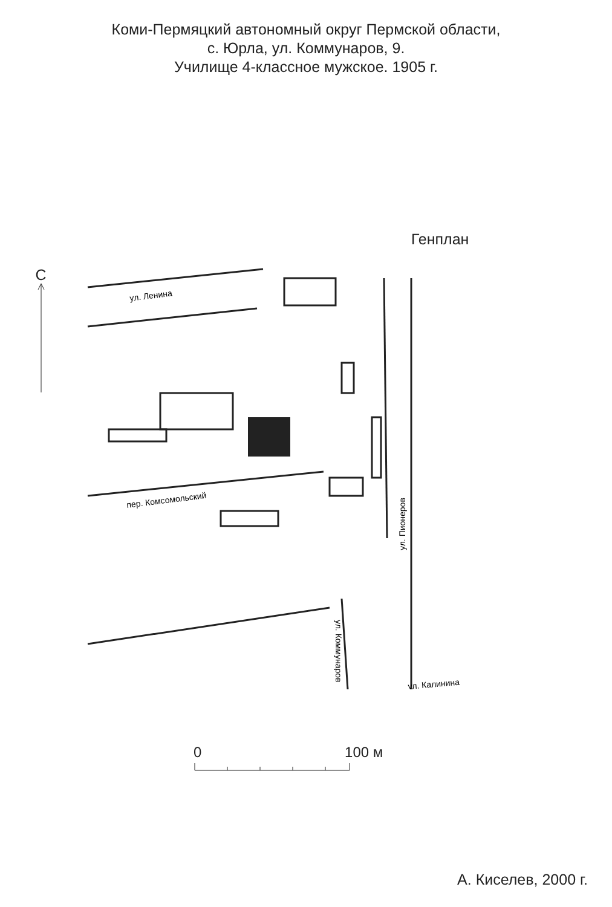Коми-Пермяцкий автономный округ Пермской области,
с. Юрла, ул. Коммунаров, 9.
Училище 4-классное мужское. 1905 г.
Генплан
С
ул. Ленина
пер. Комсомольский
ул. Коммунаров
ул. Пионеров
ул. Калинина
0 100 м
А. Киселев, 2000 г.